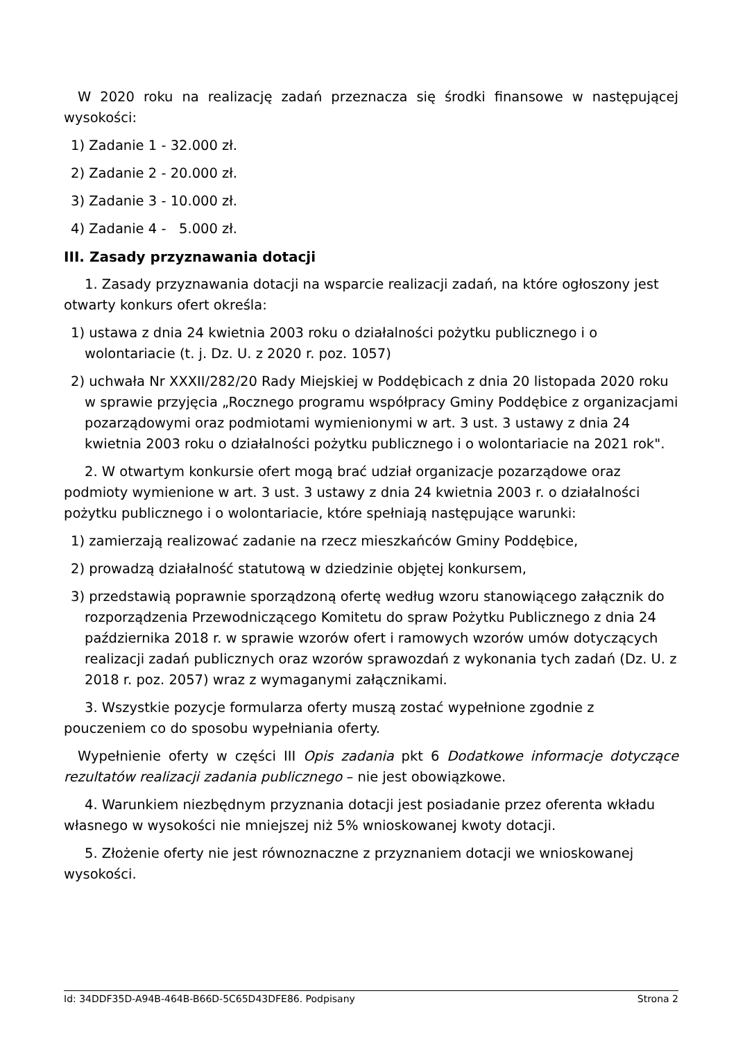W 2020 roku na realizację zadań przeznacza się środki finansowe w następującej wysokości:
1) Zadanie 1 - 32.000 zł.
2) Zadanie 2 - 20.000 zł.
3) Zadanie 3 - 10.000 zł.
4) Zadanie 4 - 5.000 zł.
III. Zasady przyznawania dotacji
1. Zasady przyznawania dotacji na wsparcie realizacji zadań, na które ogłoszony jest otwarty konkurs ofert określa:
1) ustawa z dnia 24 kwietnia 2003 roku o działalności pożytku publicznego i o wolontariacie (t. j. Dz. U. z 2020 r. poz. 1057)
2) uchwała Nr XXXII/282/20 Rady Miejskiej w Poddębicach z dnia 20 listopada 2020 roku w sprawie przyjęcia „Rocznego programu współpracy Gminy Poddębice z organizacjami pozarządowymi oraz podmiotami wymienionymi w art. 3 ust. 3 ustawy z dnia 24 kwietnia 2003 roku o działalności pożytku publicznego i o wolontariacie na 2021 rok".
2. W otwartym konkursie ofert mogą brać udział organizacje pozarządowe oraz podmioty wymienione w art. 3 ust. 3 ustawy z dnia 24 kwietnia 2003 r. o działalności pożytku publicznego i o wolontariacie, które spełniają następujące warunki:
1) zamierzają realizować zadanie na rzecz mieszkańców Gminy Poddębice,
2) prowadzą działalność statutową w dziedzinie objętej konkursem,
3) przedstawią poprawnie sporządzoną ofertę według wzoru stanowiącego załącznik do rozporządzenia Przewodniczącego Komitetu do spraw Pożytku Publicznego z dnia 24 października 2018 r. w sprawie wzorów ofert i ramowych wzorów umów dotyczących realizacji zadań publicznych oraz wzorów sprawozdań z wykonania tych zadań (Dz. U. z 2018 r. poz. 2057) wraz z wymaganymi załącznikami.
3. Wszystkie pozycje formularza oferty muszą zostać wypełnione zgodnie z pouczeniem co do sposobu wypełniania oferty.
Wypełnienie oferty w części III Opis zadania pkt 6 Dodatkowe informacje dotyczące rezultatów realizacji zadania publicznego – nie jest obowiązkowe.
4. Warunkiem niezbędnym przyznania dotacji jest posiadanie przez oferenta wkładu własnego w wysokości nie mniejszej niż 5% wnioskowanej kwoty dotacji.
5. Złożenie oferty nie jest równoznaczne z przyznaniem dotacji we wnioskowanej wysokości.
Id: 34DDF35D-A94B-464B-B66D-5C65D43DFE86. Podpisany Strona 2